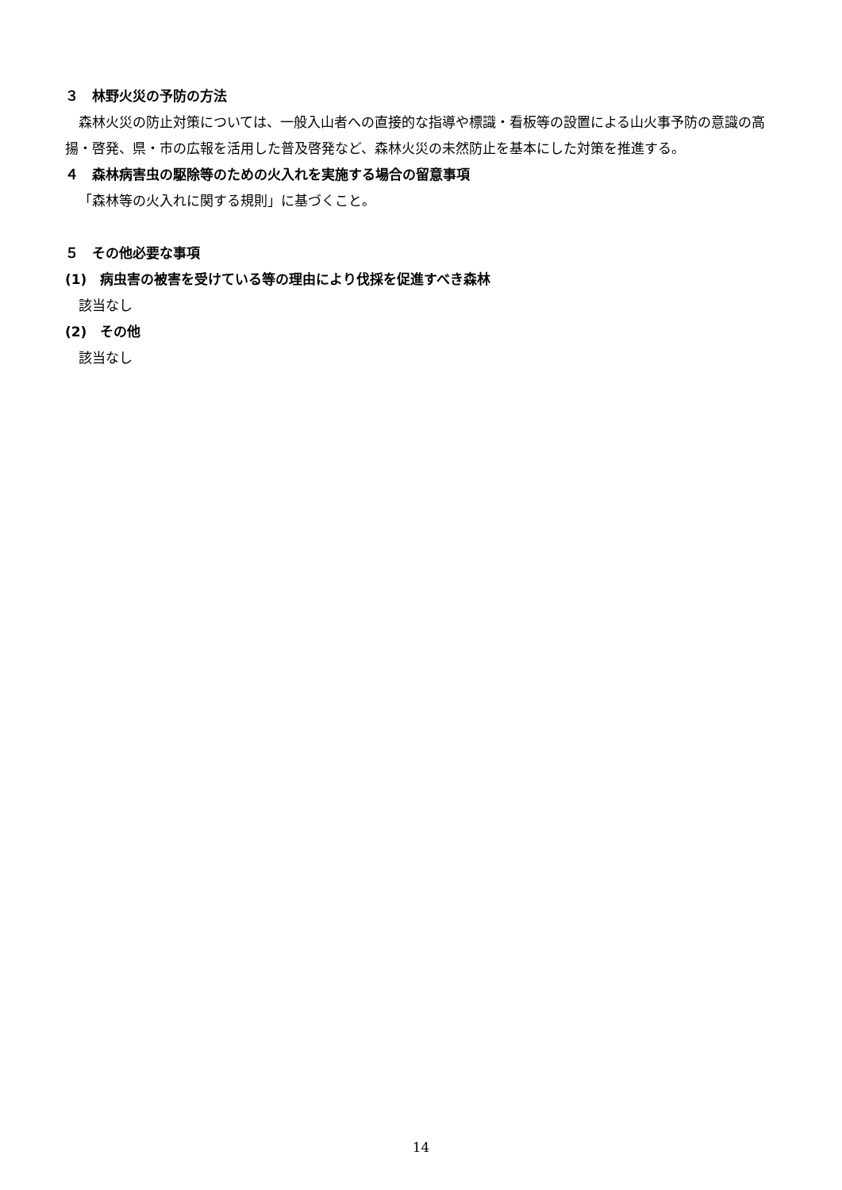３　林野火災の予防の方法
森林火災の防止対策については、一般入山者への直接的な指導や標識・看板等の設置による山火事予防の意識の高揚・啓発、県・市の広報を活用した普及啓発など、森林火災の未然防止を基本にした対策を推進する。
４　森林病害虫の駆除等のための火入れを実施する場合の留意事項
「森林等の火入れに関する規則」に基づくこと。
５　その他必要な事項
(1)　病虫害の被害を受けている等の理由により伐採を促進すべき森林
該当なし
(2)　その他
該当なし
14